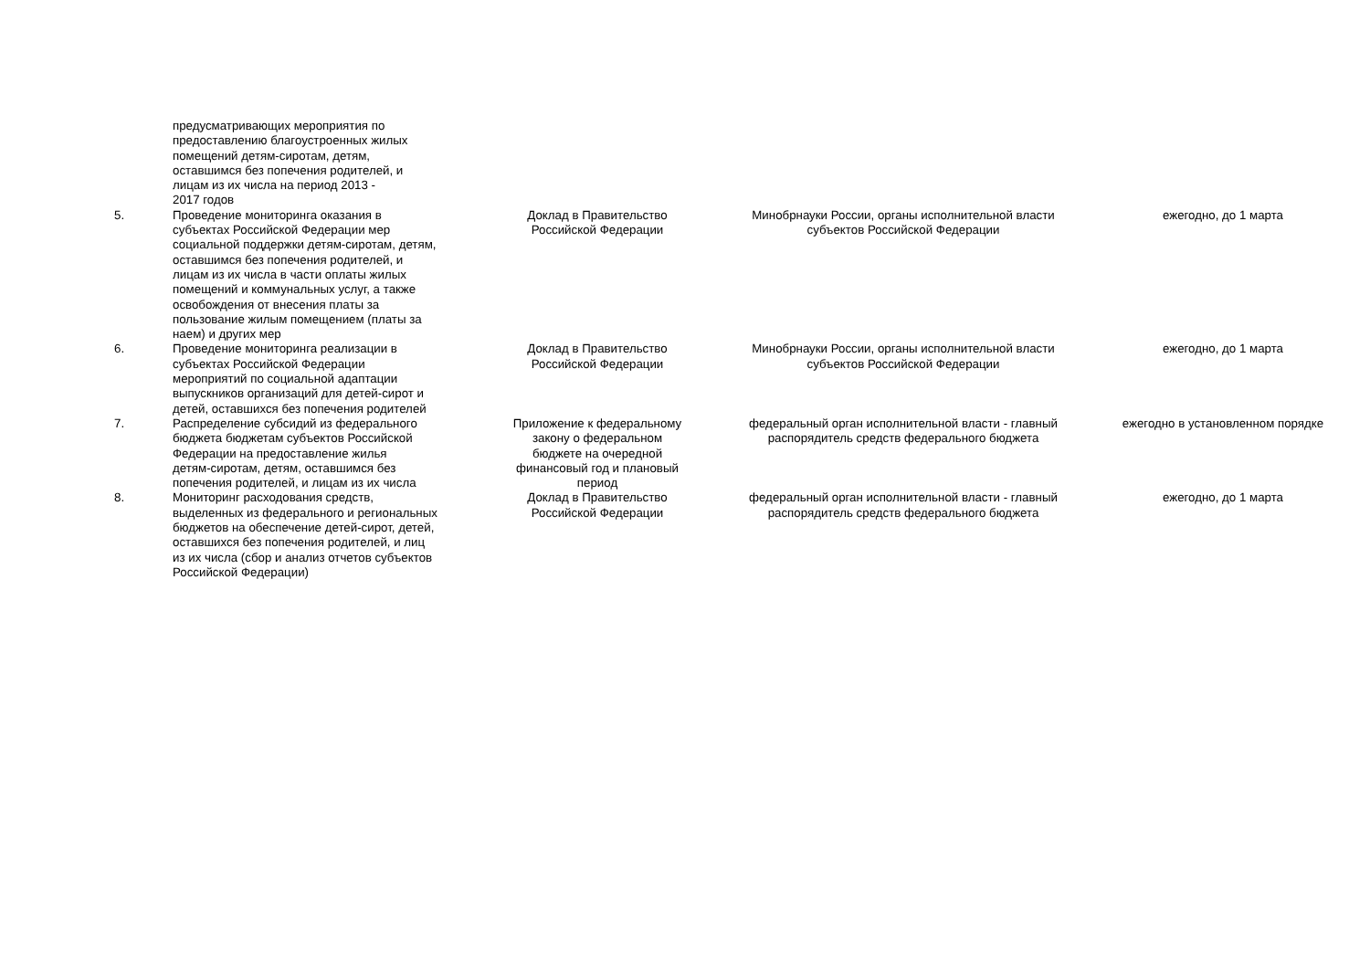| | предусматривающих мероприятия по предоставлению благоустроенных жилых помещений детям-сиротам, детям, оставшимся без попечения родителей, и лицам из их числа на период 2013 - 2017 годов | | | |
| 5. | Проведение мониторинга оказания в субъектах Российской Федерации мер социальной поддержки детям-сиротам, детям, оставшимся без попечения родителей, и лицам из их числа в части оплаты жилых помещений и коммунальных услуг, а также освобождения от внесения платы за пользование жилым помещением (платы за наем) и других мер | Доклад в Правительство Российской Федерации | Минобрнауки России, органы исполнительной власти субъектов Российской Федерации | ежегодно, до 1 марта |
| 6. | Проведение мониторинга реализации в субъектах Российской Федерации мероприятий по социальной адаптации выпускников организаций для детей-сирот и детей, оставшихся без попечения родителей | Доклад в Правительство Российской Федерации | Минобрнауки России, органы исполнительной власти субъектов Российской Федерации | ежегодно, до 1 марта |
| 7. | Распределение субсидий из федерального бюджета бюджетам субъектов Российской Федерации на предоставление жилья детям-сиротам, детям, оставшимся без попечения родителей, и лицам из их числа | Приложение к федеральному закону о федеральном бюджете на очередной финансовый год и плановый период | федеральный орган исполнительной власти - главный распорядитель средств федерального бюджета | ежегодно в установленном порядке |
| 8. | Мониторинг расходования средств, выделенных из федерального и региональных бюджетов на обеспечение детей-сирот, детей, оставшихся без попечения родителей, и лиц из их числа (сбор и анализ отчетов субъектов Российской Федерации) | Доклад в Правительство Российской Федерации | федеральный орган исполнительной власти - главный распорядитель средств федерального бюджета | ежегодно, до 1 марта |